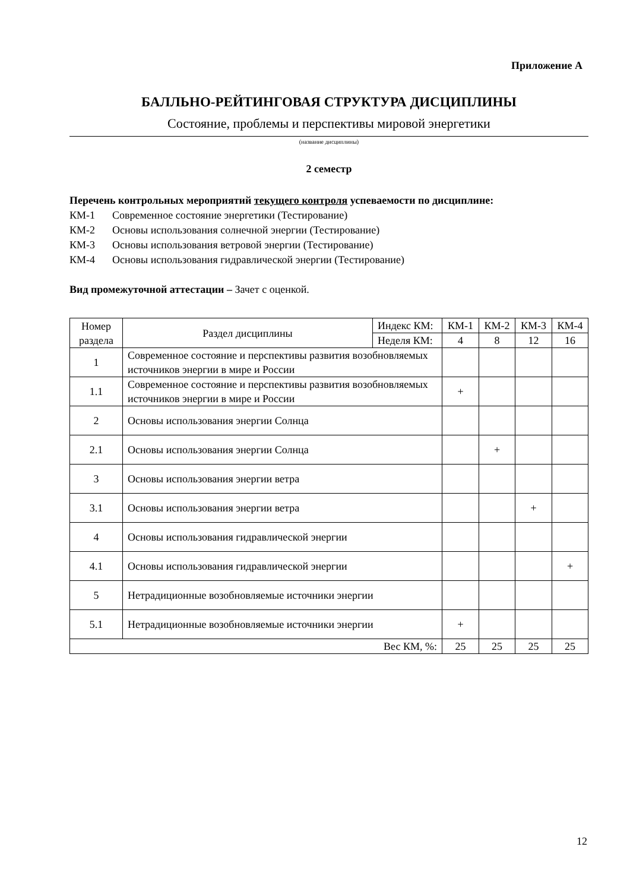Приложение А
БАЛЛЬНО-РЕЙТИНГОВАЯ СТРУКТУРА ДИСЦИПЛИНЫ
Состояние, проблемы и перспективы мировой энергетики
(название дисциплины)
2 семестр
Перечень контрольных мероприятий текущего контроля успеваемости по дисциплине:
КМ-1 Современное состояние энергетики (Тестирование)
КМ-2 Основы использования солнечной энергии (Тестирование)
КМ-3 Основы использования ветровой энергии (Тестирование)
КМ-4 Основы использования гидравлической энергии (Тестирование)
Вид промежуточной аттестации – Зачет с оценкой.
| Номер раздела | Раздел дисциплины | Индекс КМ: | КМ-1 | КМ-2 | КМ-3 | КМ-4 |
| | | Неделя КМ: | 4 | 8 | 12 | 16 |
| 1 | Современное состояние и перспективы развития возобновляемых источников энергии в мире и России | | | | | |
| 1.1 | Современное состояние и перспективы развития возобновляемых источников энергии в мире и России | | + | | | |
| 2 | Основы использования энергии Солнца | | | | | |
| 2.1 | Основы использования энергии Солнца | | | + | | |
| 3 | Основы использования энергии ветра | | | | | |
| 3.1 | Основы использования энергии ветра | | | | + | |
| 4 | Основы использования гидравлической энергии | | | | | |
| 4.1 | Основы использования гидравлической энергии | | | | | + |
| 5 | Нетрадиционные возобновляемые источники энергии | | | | | |
| 5.1 | Нетрадиционные возобновляемые источники энергии | | + | | | |
| Вес КМ, %: | | | 25 | 25 | 25 | 25 |
12